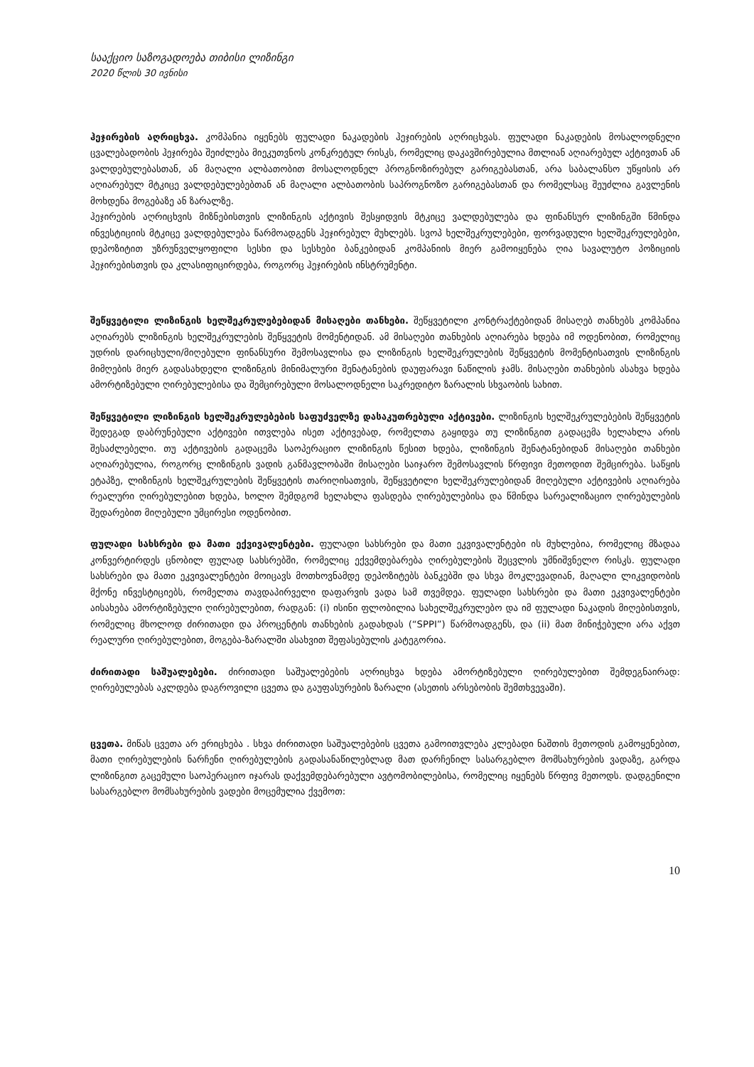სააქციო საზოგადოება თიბისი ლიზინგი
2020 წლის 30 ივნისი
ჰეჯირების აღრიცხვა. კომპანია იყენებს ფულადი ნაკადების ჰეჯირების აღრიცხვას. ფულადი ნაკადების მოსალოდნელი ცვალებადობის ჰეჯირება შეიძლება მიეკუთვნოს კონკრეტულ რისკს, რომელიც დაკავშირებულია მთლიან აღიარებულ აქტივთან ან ვალდებულებასთან, ან მაღალი ალბათობით მოსალოდნელ პროგნოზირებულ გარიგებასთან, არა საბალანსო უწყისის არ აღიარებულ მტკიცე ვალდებულებებთან ან მაღალი ალბათობის საპროგნოზო გარიგებასთან და რომელსაც შეუძლია გავლენის მოხდენა მოგებაზე ან ზარალზე.
ჰეჯირების აღრიცხვის მიზნებისთვის ლიზინგის აქტივის შესყიდვის მტკიცე ვალდებულება და ფინანსურ ლიზინგში წმინდა ინვესტიციის მტკიცე ვალდებულება წარმოადგენს ჰეჯირებულ მუხლებს. სვოპ ხელშეკრულებები, ფორვადული ხელშეკრულებები, დეპოზიტით უზრუნველყოფილი სესხი და სესხები ბანკებიდან კომპანიის მიერ გამოიყენება ღია სავალუტო პოზიციის ჰეჯირებისთვის და კლასიფიცირდება, როგორც ჰეჯირების ინსტრუმენტი.
შეწყვეტილი ლიზინგის ხელშეკრულებებიდან მისაღები თანხები. შეწყვეტილი კონტრაქტებიდან მისაღებ თანხებს კომპანია აღიარებს ლიზინგის ხელშეკრულების შეწყვეტის მომენტიდან. ამ მისაღები თანხების აღიარება ხდება იმ ოდენობით, რომელიც უდრის დარიცხული/მიღებული ფინანსური შემოსავლისა და ლიზინგის ხელშეკრულების შეწყვეტის მომენტისათვის ლიზინგის მიმღების მიერ გადასახდელი ლიზინგის მინიმალური შენატანების დაუფარავი ნაწილის ჯამს. მისაღები თანხების ასახვა ხდება ამორტიზებული ღირებულებისა და შემცირებული მოსალოდნელი საკრედიტო ზარალის სხვაობის სახით.
შეწყვეტილი ლიზინგის ხელშეკრულებების საფუძველზე დასაკუთრებული აქტივები. ლიზინგის ხელშეკრულებების შეწყვეტის შედეგად დაბრუნებული აქტივები ითვლება ისეთ აქტივებად, რომელთა გაყიდვა თუ ლიზინგით გადაცემა ხელახლა არის შესაძლებელი. თუ აქტივების გადაცემა საოპერაციო ლიზინგის წესით ხდება, ლიზინგის შენატანებიდან მისაღები თანხები აღიარებულია, როგორც ლიზინგის ვადის განმავლობაში მისაღები საიჯარო შემოსავლის წრფივი მეთოდით შემცირება. საწყის ეტაპზე, ლიზინგის ხელშეკრულების შეწყვეტის თარიღისათვის, შეწყვეტილი ხელშეკრულებიდან მიღებული აქტივების აღიარება რეალური ღირებულებით ხდება, ხოლო შემდგომ ხელახლა ფასდება ღირებულებისა და წმინდა სარეალიზაციო ღირებულების შედარებით მიღებული უმცირესი ოდენობით.
ფულადი სახსრები და მათი ექვივალენტები. ფულადი სახსრები და მათი ეკვივალენტები ის მუხლებია, რომელიც მზადაა კონვერტირდეს ცნობილ ფულად სახსრებში, რომელიც ექვემდებარება ღირებულების შეცვლის უმნიშვნელო რისკს. ფულადი სახსრები და მათი ეკვივალენტები მოიცავს მოთხოვნამდე დეპოზიტებს ბანკებში და სხვა მოკლევადიან, მაღალი ლიკვიდობის მქონე ინვესტიციებს, რომელთა თავდაპირველი დაფარვის ვადა სამ თვემდეა. ფულადი სახსრები და მათი ეკვივალენტები აისახება ამორტიზებული ღირებულებით, რადგან: (i) ისინი ფლობილია სახელშეკრულებო და იმ ფულადი ნაკადის მიღებისთვის, რომელიც მხოლოდ ძირითადი და პროცენტის თანხების გადახდას (“SPPI”) წარმოადგენს, და (ii) მათ მინიჭებული არა აქვთ რეალური ღირებულებით, მოგება-ზარალში ასახვით შეფასებულის კატეგორია.
ძირითადი საშუალებები. ძირითადი საშუალებების აღრიცხვა ხდება ამორტიზებული ღირებულებით შემდეგნაირად: ღირებულებას აკლდება დაგროვილი ცვეთა და გაუფასურების ზარალი (ასეთის არსებობის შემთხვევაში).
ცვეთა. მიწას ცვეთა არ ერიცხება . სხვა ძირითადი საშუალებების ცვეთა გამოითვლება კლებადი ნაშთის მეთოდის გამოყენებით, მათი ღირებულების ნარჩენი ღირებულების გადასანაწილებლად მათ დარჩენილ სასარგებლო მომსახურების ვადაზე, გარდა ლიზინგით გაცემული საოპერაციო იჯარას დაქვემდებარებული ავტომობილებისა, რომელიც იყენებს წრფივ მეთოდს. დადგენილი სასარგებლო მომსახურების ვადები მოცემულია ქვემოთ:
10